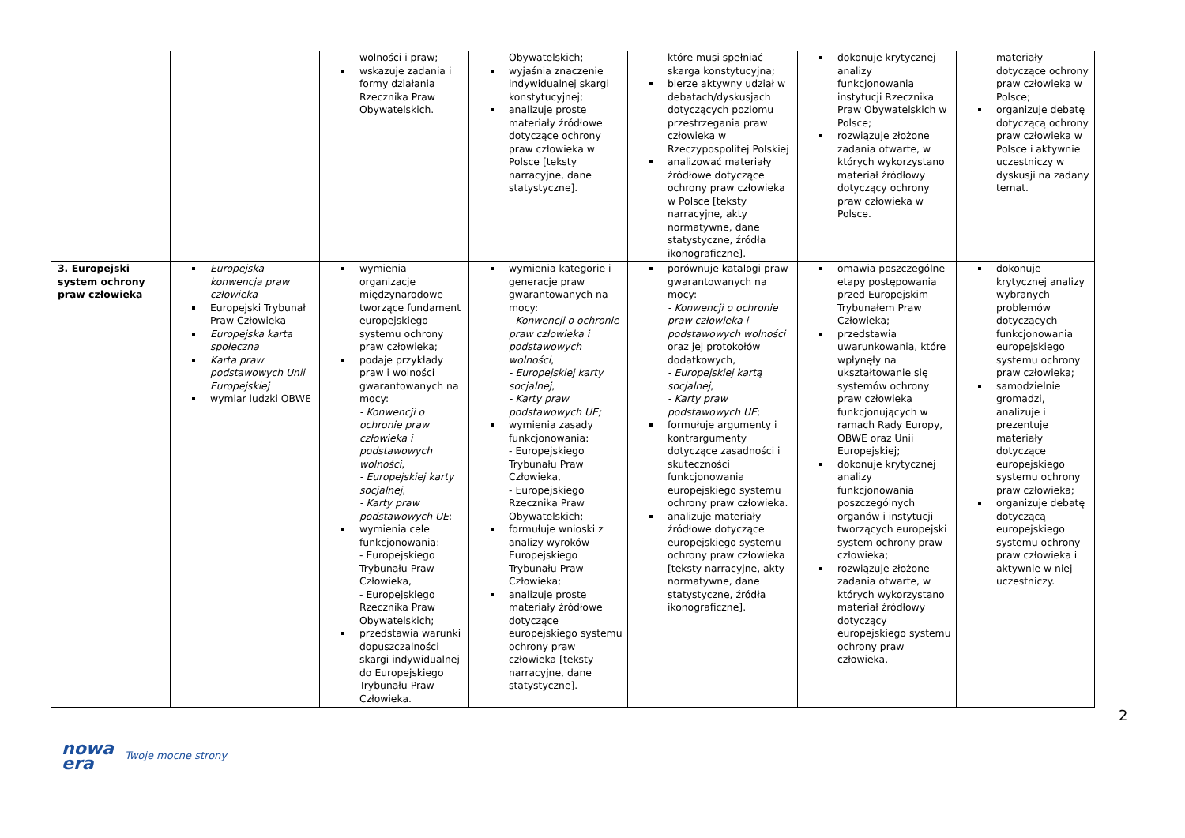| | | wolności i praw; wskazuje zadania i formy działania Rzecznika Praw Obywatelskich. | Obywatelskich; wyjaśnia znaczenie indywidualnej skargi konstytucyjnej; analizuje proste materiały źródłowe dotyczące ochrony praw człowieka w Polsce [teksty narracyjne, dane statystyczne]. | które musi spełniać skarga konstytucyjna; bierze aktywny udział w debatach/dyskusjach dotyczących poziomu przestrzegania praw człowieka w Rzeczypospolitej Polskiej analizować materiały źródłowe dotyczące ochrony praw człowieka w Polsce [teksty narracyjne, akty normatywne, dane statystyczne, źródła ikonograficzne]. | dokonuje krytycznej analizy funkcjonowania instytucji Rzecznika Praw Obywatelskich w Polsce; rozwiązuje złożone zadania otwarte, w których wykorzystano materiał źródłowy dotyczący ochrony praw człowieka w Polsce. | materiały dotyczące ochrony praw człowieka w Polsce; organizuje debatę dotyczącą ochrony praw człowieka w Polsce i aktywnie uczestniczy w dyskusji na zadany temat. |
| 3. Europejski system ochrony praw człowieka | Europejska konwencja praw człowieka Europejski Trybunał Praw Człowieka Europejska karta społeczna Karta praw podstawowych Unii Europejskiej wymiar ludzki OBWE | wymienia organizacje międzynarodowe tworzące fundament europejskiego systemu ochrony praw człowieka; podaje przykłady praw i wolności gwarantowanych na mocy: - Konwencji o ochronie praw człowieka i podstawowych wolności , - Europejskiej karty socjalnej , - Karty praw podstawowych UE ; wymienia cele funkcjonowania: - Europejskiego Trybunału Praw Człowieka, - Europejskiego Rzecznika Praw Obywatelskich; przedstawia warunki dopuszczalności skargi indywidualnej do Europejskiego Trybunału Praw Człowieka. | wymienia kategorie i generacje praw gwarantowanych na mocy: - Konwencji o ochronie praw człowieka i podstawowych wolności , - Europejskiej karty socjalnej , - Karty praw podstawowych UE; wymienia zasady funkcjonowania: - Europejskiego Trybunału Praw Człowieka, - Europejskiego Rzecznika Praw Obywatelskich; formułuje wnioski z analizy wyroków Europejskiego Trybunału Praw Człowieka; analizuje proste materiały źródłowe dotyczące europejskiego systemu ochrony praw człowieka [teksty narracyjne, dane statystyczne]. | porównuje katalogi praw gwarantowanych na mocy: - Konwencji o ochronie praw człowieka i podstawowych wolności oraz jej protokołów dodatkowych, - Europejskiej kartą socjalnej , - Karty praw podstawowych UE ; formułuje argumenty i kontrargumenty dotyczące zasadności i skuteczności funkcjonowania europejskiego systemu ochrony praw człowieka. analizuje materiały źródłowe dotyczące europejskiego systemu ochrony praw człowieka [teksty narracyjne, akty normatywne, dane statystyczne, źródła ikonograficzne]. | omawia poszczególne etapy postępowania przed Europejskim Trybunałem Praw Człowieka; przedstawia uwarunkowania, które wpłynęły na ukształtowanie się systemów ochrony praw człowieka funkcjonujących w ramach Rady Europy, OBWE oraz Unii Europejskiej; dokonuje krytycznej analizy funkcjonowania poszczególnych organów i instytucji tworzących europejski system ochrony praw człowieka; rozwiązuje złożone zadania otwarte, w których wykorzystano materiał źródłowy dotyczący europejskiego systemu ochrony praw człowieka. | dokonuje krytycznej analizy wybranych problemów dotyczących funkcjonowania europejskiego systemu ochrony praw człowieka; samodzielnie gromadzi, analizuje i prezentuje materiały dotyczące europejskiego systemu ochrony praw człowieka; organizuje debatę dotyczącą europejskiego systemu ochrony praw człowieka i aktywnie w niej uczestniczy. |
2
nowa
era Twoje mocne strony